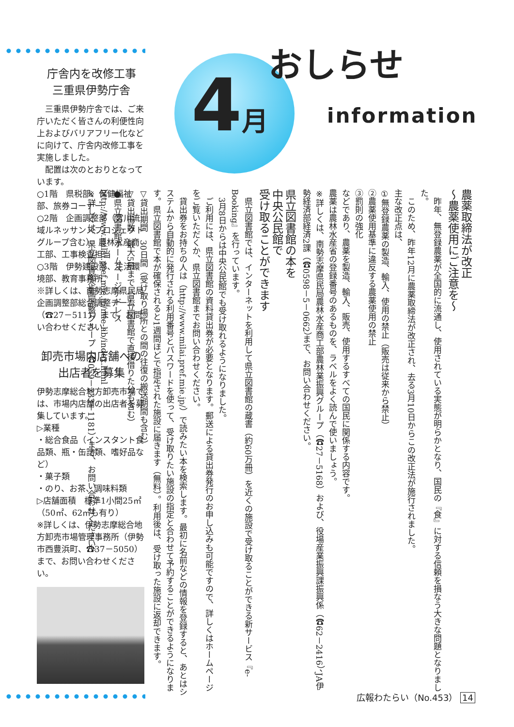庁舎内を改修工事
三重県伊勢庁舎
　三重県伊勢庁舎では、ご来庁いただく皆さんの利便性向上およびバリアフリー化などに向けて、庁舎内改修工事を実施しました。
　配置は次のとおりとなっています。
○1階　県税部、保健福祉部、旅券コーナー
○2階　企画調整部（宮川流域ルネッサンスプロジェクトグループ含む）、農林水産商工部、工事検査担当
○3階　伊勢建設部、生活環境部、教育事務所
※詳しくは、南勢志摩県民局企画調整部総合調整チーム（☎27－5111）まで、お問い合わせください。
卸売市場内店舗への
出店者を募集
伊勢志摩総合地方卸売市場では、市場内店舗の出店者を募集しています。
▷業種
・総合食品（インスタント食品類、瓶・缶詰類、嗜好品など）
・菓子類
・のり、お茶、調味料類
▷店舗面積　標準1小間25㎡（50㎡、62㎡も有り）
※詳しくは、伊勢志摩総合地方卸売市場管理事務所（伊勢市西豊浜町、☎37－5050）まで、お問い合わせください。
4 月おしらせ
information
農薬取締法が改正
～農薬使用にご注意を～
　昨年、無登録農薬が全国的に流通し、使用されている実態が明らかとなり、国民の『食』に対する信頼を損なう大きな問題となりました。
　このため、昨年12月に農薬取締法が改正され、去る3月10日からこの改正法が施行されました。
主な改正点は、
①無登録農薬の製造、輸入、使用の禁止（販売は従来から禁止）
②農薬使用基準に違反する農薬使用の禁止
③罰則の強化
などであり、農薬を製造、輸入、販売、使用するすべての国民に関係する内容です。
農薬は農林水産省の登録番号のあるものを、ラベルをよく読んで使いましょう。
※詳しくは、南勢志摩県民局農林水産商工部農林業振興グループ（☎27－5168）および、役場産業振興課振興係（☎62－2416）、JA伊勢経済部経済2課（☎0598－5－0662）まで、お問い合わせください。
県立図書館の本を
中央公民館で
受け取ることができます
　県立図書館では、インターネットを利用して県立図書館の蔵書（約60万冊）を近くの施設で受け取ることができる新サービス『e-Booking』を行っています。
　3月8日からは中央公民館でも受け取れるようになりました。
　ご利用には、県立図書館の資料貸出券が必要となります。郵送による貸出券発行のお申し込みも可能ですので、詳しくはホームページをご覧いただくか、県立図書館までお問い合わせください。
　貸出券をお持ちの人は（http://www.milai.pref.mie.jp/）で読みたい本を検索します。最初に名前などの情報を登録すると、あとはシステムから自動的に発行される利用番号とパスワードを使って、受け取りたい施設の指定と合わせて予約することができるようになります。県立図書館で本が確保されると1週間ほどで指定された施設に届きます（無料）。利用後は、受け取った施設に返却できます。
▽貸出期間　30日間（受け取り場所との間の往復の搬送期間も含む）
▽貸出冊数　最大5冊まで（県立図書館で直接借りた分も含む）
●県立図書館ホームページアドレス
http://www.milai.pref.mie.jp/mie-lib/index.html
※詳しくは、県立図書館企画調整グループ（☎059－233－1181）まで、お問い合わせください。
広報わたらい（No.453） 14